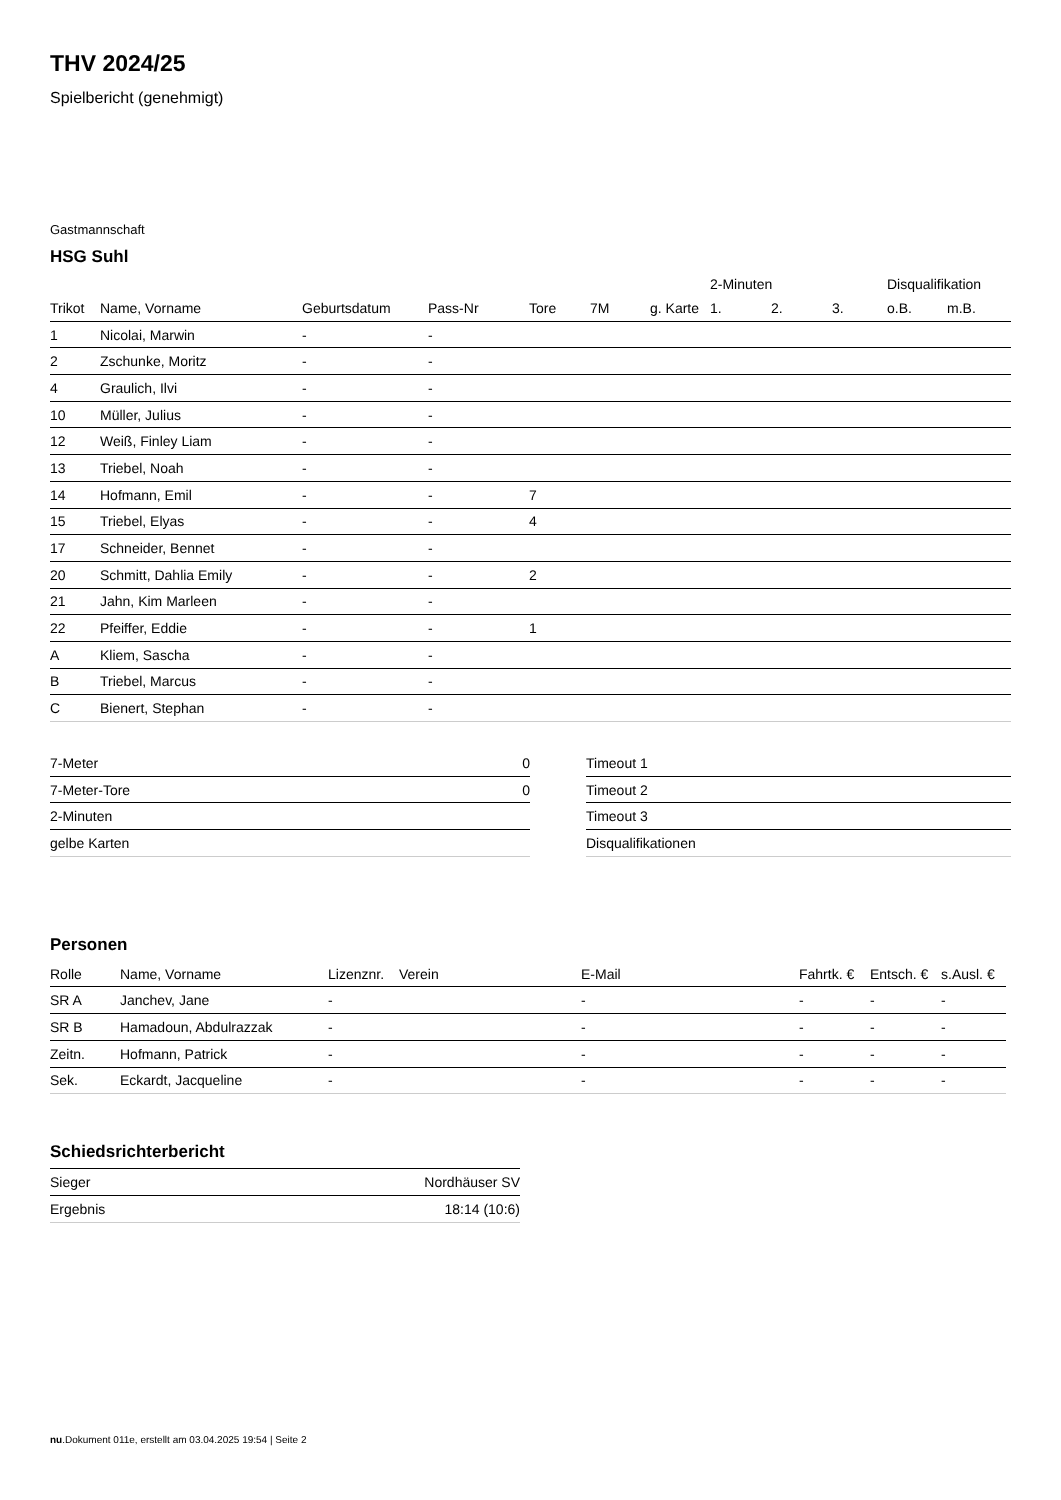THV 2024/25
Spielbericht (genehmigt)
Gastmannschaft
HSG Suhl
| | | | | | | | 2-Minuten | | | Disqualifikation | |
| --- | --- | --- | --- | --- | --- | --- | --- | --- | --- | --- | --- |
| Trikot | Name, Vorname | Geburtsdatum | Pass-Nr | Tore | 7M | g. Karte | 1. | 2. | 3. | o.B. | m.B. |
| 1 | Nicolai, Marwin | - | - | | | | | | | | |
| 2 | Zschunke, Moritz | - | - | | | | | | | | |
| 4 | Graulich, Ilvi | - | - | | | | | | | | |
| 10 | Müller, Julius | - | - | | | | | | | | |
| 12 | Weiß, Finley Liam | - | - | | | | | | | | |
| 13 | Triebel, Noah | - | - | | | | | | | | |
| 14 | Hofmann, Emil | - | - | 7 | | | | | | | |
| 15 | Triebel, Elyas | - | - | 4 | | | | | | | |
| 17 | Schneider, Bennet | - | - | | | | | | | | |
| 20 | Schmitt, Dahlia Emily | - | - | 2 | | | | | | | |
| 21 | Jahn, Kim Marleen | - | - | | | | | | | | |
| 22 | Pfeiffer, Eddie | - | - | 1 | | | | | | | |
| A | Kliem, Sascha | - | - | | | | | | | | |
| B | Triebel, Marcus | - | - | | | | | | | | |
| C | Bienert, Stephan | - | - | | | | | | | | |
| 7-Meter | 0 |
| 7-Meter-Tore | 0 |
| 2-Minuten | |
| gelbe Karten | |
| Timeout 1 |
| Timeout 2 |
| Timeout 3 |
| Disqualifikationen |
Personen
| Rolle | Name, Vorname | Lizenznr. | Verein | E-Mail | Fahrtk. € | Entsch. € | s.Ausl. € |
| --- | --- | --- | --- | --- | --- | --- | --- |
| SR A | Janchev, Jane | - | | - | - | - | - |
| SR B | Hamadoun, Abdulrazzak | - | | - | - | - | - |
| Zeitn. | Hofmann, Patrick | - | | - | - | - | - |
| Sek. | Eckardt, Jacqueline | - | | - | - | - | - |
Schiedsrichterbericht
| Sieger | Nordhäuser SV |
| Ergebnis | 18:14 (10:6) |
nu.Dokument 011e, erstellt am 03.04.2025 19:54 | Seite 2